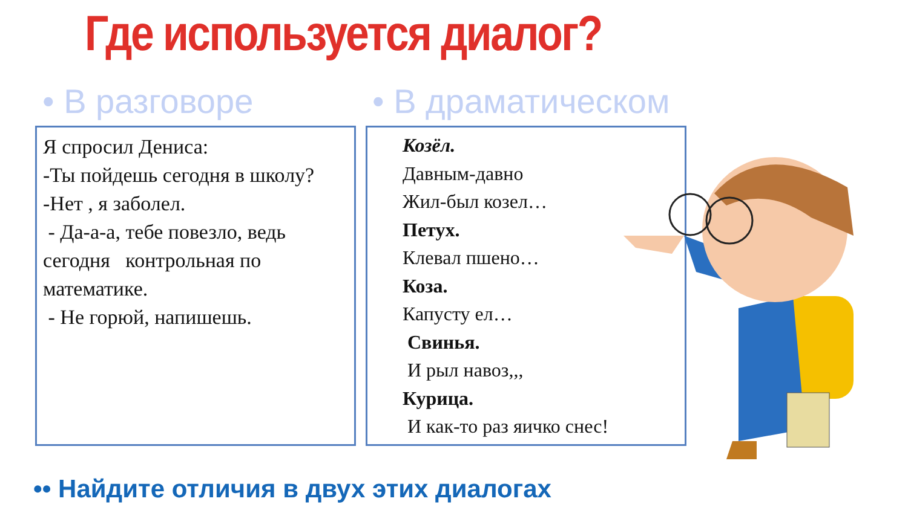Где используется диалог?
• В разговоре • В драматическом
Я спросил Дениса:
-Ты пойдешь сегодня в школу?
-Нет , я заболел.
- Да-а-а, тебе повезло, ведь сегодня контрольная по математике.
- Не горюй, напишешь.
Козёл.
Давным-давно
Жил-был козел…
Петух.
Клевал пшено…
Коза.
Капусту ел…
Свинья.
И рыл навоз,,,
Курица.
И как-то раз яичко снес!
•• Найдите отличия в двух этих диалогах